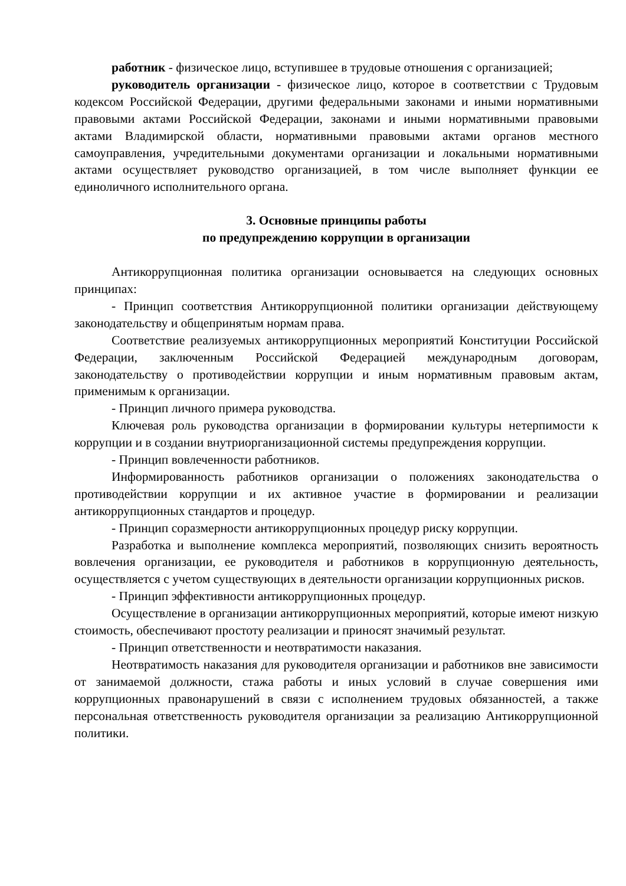работник - физическое лицо, вступившее в трудовые отношения с организацией;
руководитель организации - физическое лицо, которое в соответствии с Трудовым кодексом Российской Федерации, другими федеральными законами и иными нормативными правовыми актами Российской Федерации, законами и иными нормативными правовыми актами Владимирской области, нормативными правовыми актами органов местного самоуправления, учредительными документами организации и локальными нормативными актами осуществляет руководство организацией, в том числе выполняет функции ее единоличного исполнительного органа.
3. Основные принципы работы
по предупреждению коррупции в организации
Антикоррупционная политика организации основывается на следующих основных принципах:
- Принцип соответствия Антикоррупционной политики организации действующему законодательству и общепринятым нормам права.
Соответствие реализуемых антикоррупционных мероприятий Конституции Российской Федерации, заключенным Российской Федерацией международным договорам, законодательству о противодействии коррупции и иным нормативным правовым актам, применимым к организации.
- Принцип личного примера руководства.
Ключевая роль руководства организации в формировании культуры нетерпимости к коррупции и в создании внутриорганизационной системы предупреждения коррупции.
- Принцип вовлеченности работников.
Информированность работников организации о положениях законодательства о противодействии коррупции и их активное участие в формировании и реализации антикоррупционных стандартов и процедур.
- Принцип соразмерности антикоррупционных процедур риску коррупции.
Разработка и выполнение комплекса мероприятий, позволяющих снизить вероятность вовлечения организации, ее руководителя и работников в коррупционную деятельность, осуществляется с учетом существующих в деятельности организации коррупционных рисков.
- Принцип эффективности антикоррупционных процедур.
Осуществление в организации антикоррупционных мероприятий, которые имеют низкую стоимость, обеспечивают простоту реализации и приносят значимый результат.
- Принцип ответственности и неотвратимости наказания.
Неотвратимость наказания для руководителя организации и работников вне зависимости от занимаемой должности, стажа работы и иных условий в случае совершения ими коррупционных правонарушений в связи с исполнением трудовых обязанностей, а также персональная ответственность руководителя организации за реализацию Антикоррупционной политики.